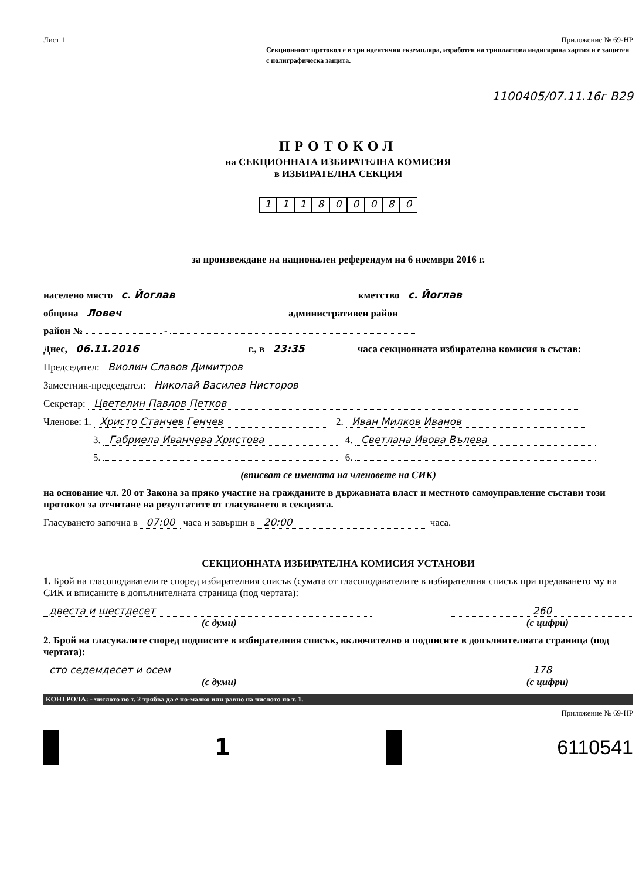Лист 1 Приложение № 69-НР
Секционният протокол е в три идентични екземпляра, изработен на трипластова индигирана хартия и е защитен с полиграфическа защита.
1100405/07.11.16г В29
ПРОТОКОЛ
на СЕКЦИОННАТА ИЗБИРАТЕЛНА КОМИСИЯ
в ИЗБИРАТЕЛНА СЕКЦИЯ
111800080
за произвеждане на национален референдум на 6 ноември 2016 г.
населено място с. Йоглав кметство с. Йоглав
община Ловеч административен район
район № -
Днес, 06.11.2016 г., в 23:35 часа секционната избирателна комисия в състав:
Председател: Виолин Славов Димитров
Заместник-председател: Николай Василев Нисторов
Секретар: Цветелин Павлов Петков
Членове: 1. Христо Станчев Генчев 2. Иван Милков Иванов
3. Габриела Иванчева Христова 4. Светлана Ивова Вълева
5. 6.
(вписват се имената на членовете на СИК)
на основание чл. 20 от Закона за пряко участие на гражданите в държавната власт и местното самоуправление състави този протокол за отчитане на резултатите от гласуването в секцията.
Гласуването започна в 07:00 часа и завърши в 20:00 часа.
СЕКЦИОННАТА ИЗБИРАТЕЛНА КОМИСИЯ УСТАНОВИ
1. Брой на гласоподавателите според избирателния списък (сумата от гласоподавателите в избирателния списък при предаването му на СИК и вписаните в допълнителната страница (под чертата):
двеста и шестдесет 260
(с думи) (с цифри)
2. Брой на гласувалите според подписите в избирателния списък, включително и подписите в допълнителната страница (под чертата):
сто седемдесет и осем 178
(с думи) (с цифри)
КОНТРОЛА: - числото по т. 2 трябва да е по-малко или равно на числото по т. 1.
Приложение № 69-НР
1
6110541